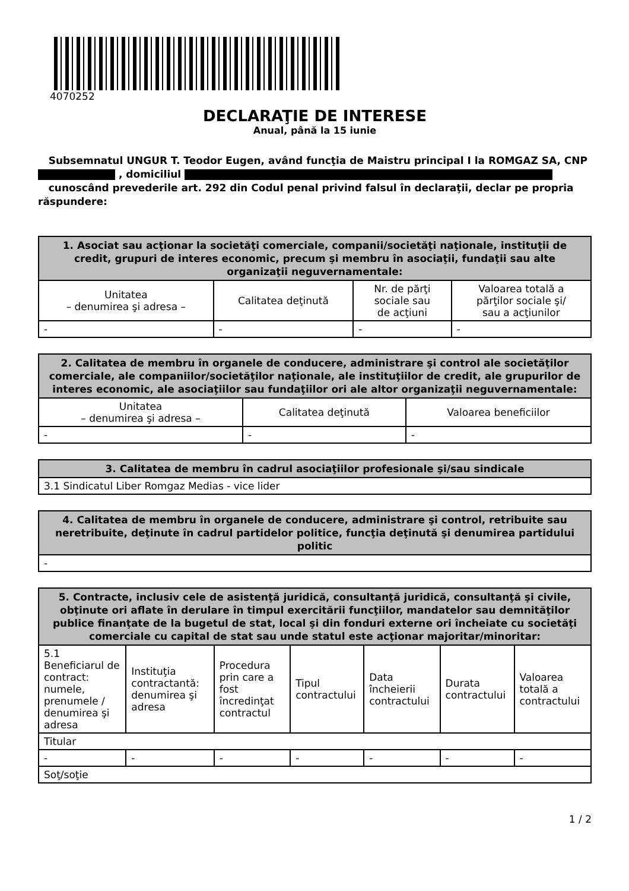4070252
DECLARAŢIE DE INTERESE
Anual, până la 15 iunie
Subsemnatul UNGUR T. Teodor Eugen, având funcţia de Maistru principal I la ROMGAZ SA, CNP
, domiciliul
cunoscând prevederile art. 292 din Codul penal privind falsul în declaraţii, declar pe propria răspundere:
| 1. Asociat sau acţionar la societăţi comerciale, companii/societăţi naţionale, instituţii de credit, grupuri de interes economic, precum şi membru în asociaţii, fundaţii sau alte organizaţii neguvernamentale: | | | |
| --- | --- | --- | --- |
| Unitatea – denumirea şi adresa – | Calitatea deţinută | Nr. de părţi sociale sau de acţiuni | Valoarea totală a părţilor sociale şi/ sau a acţiunilor |
| - | - | - | - |
| 2. Calitatea de membru în organele de conducere, administrare şi control ale societăţilor comerciale, ale companiilor/societăţilor naţionale, ale instituţiilor de credit, ale grupurilor de interes economic, ale asociaţiilor sau fundaţiilor ori ale altor organizaţii neguvernamentale: | | |
| --- | --- | --- |
| Unitatea – denumirea şi adresa – | Calitatea deţinută | Valoarea beneficiilor |
| - | - | - |
| 3. Calitatea de membru în cadrul asociaţiilor profesionale şi/sau sindicale |
| --- |
| 3.1 Sindicatul Liber Romgaz Medias - vice lider |
| 4. Calitatea de membru în organele de conducere, administrare şi control, retribuite sau neretribuite, deţinute în cadrul partidelor politice, funcţia deţinută şi denumirea partidului politic |
| --- |
| - |
| 5. Contracte, inclusiv cele de asistenţă juridică, consultanţă juridică, consultanţă şi civile, obţinute ori aflate în derulare în timpul exercitării funcţiilor, mandatelor sau demnităţilor publice finanţate de la bugetul de stat, local şi din fonduri externe ori încheiate cu societăţi comerciale cu capital de stat sau unde statul este acţionar majoritar/minoritar: | | | | | | |
| --- | --- | --- | --- | --- | --- | --- |
| 5.1 Beneficiarul de contract: numele, prenumele / denumirea şi adresa | Instituţia contractantă: denumirea şi adresa | Procedura prin care a fost încredinţat contractul | Tipul contractului | Data încheierii contractului | Durata contractului | Valoarea totală a contractului |
| Titular | | | | | | |
| - | - | - | - | - | - | - |
| Soţ/soţie | | | | | | |
1 / 2